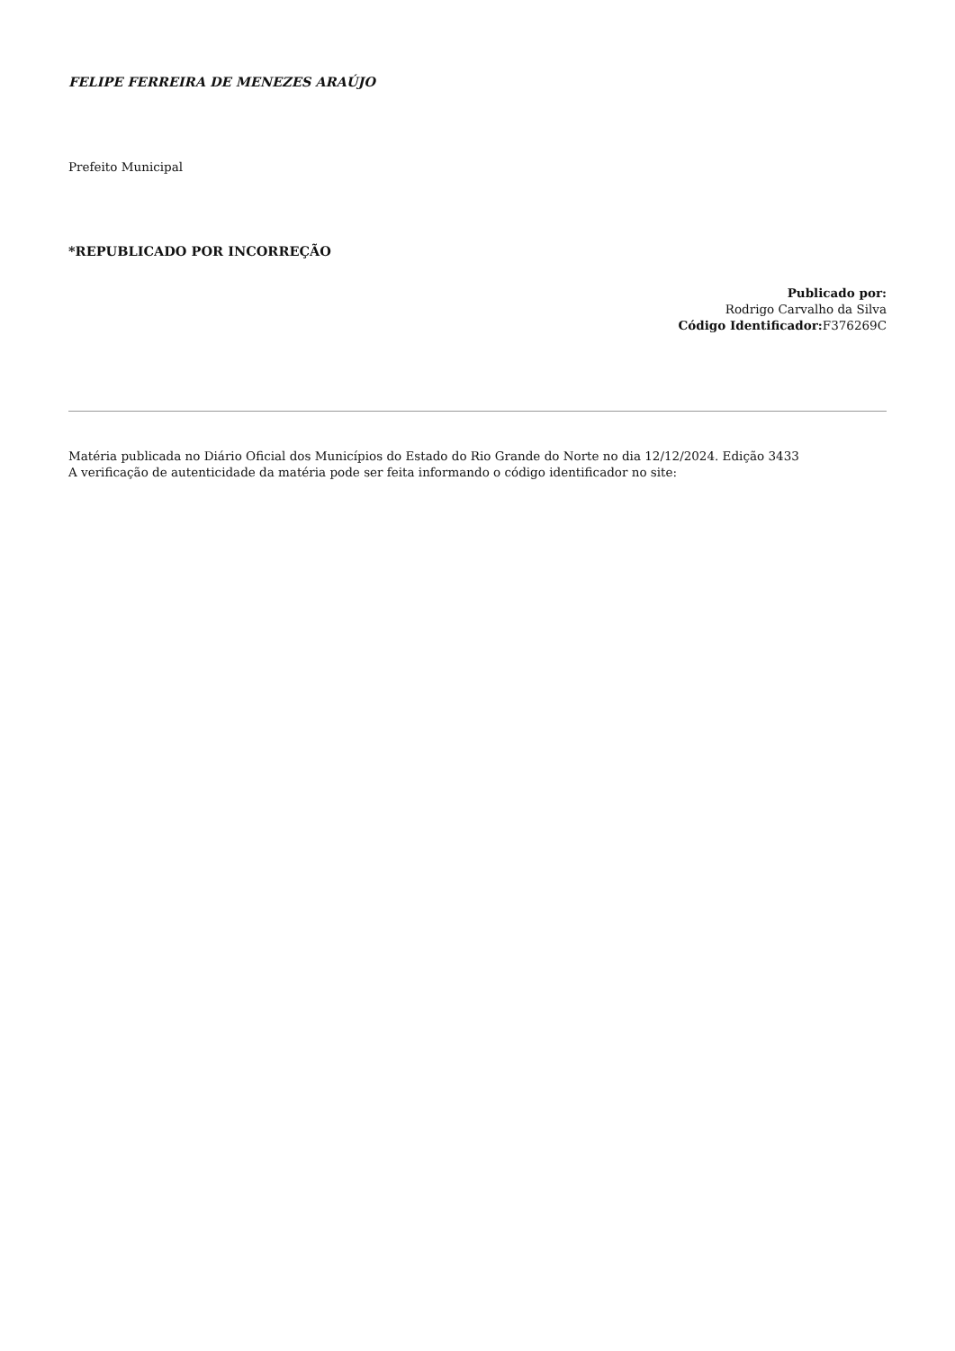FELIPE FERREIRA DE MENEZES ARAÚJO
Prefeito Municipal
*REPUBLICADO POR INCORREÇÃO
Publicado por:
Rodrigo Carvalho da Silva
Código Identificador: F376269C
Matéria publicada no Diário Oficial dos Municípios do Estado do Rio Grande do Norte no dia 12/12/2024. Edição 3433
A verificação de autenticidade da matéria pode ser feita informando o código identificador no site: